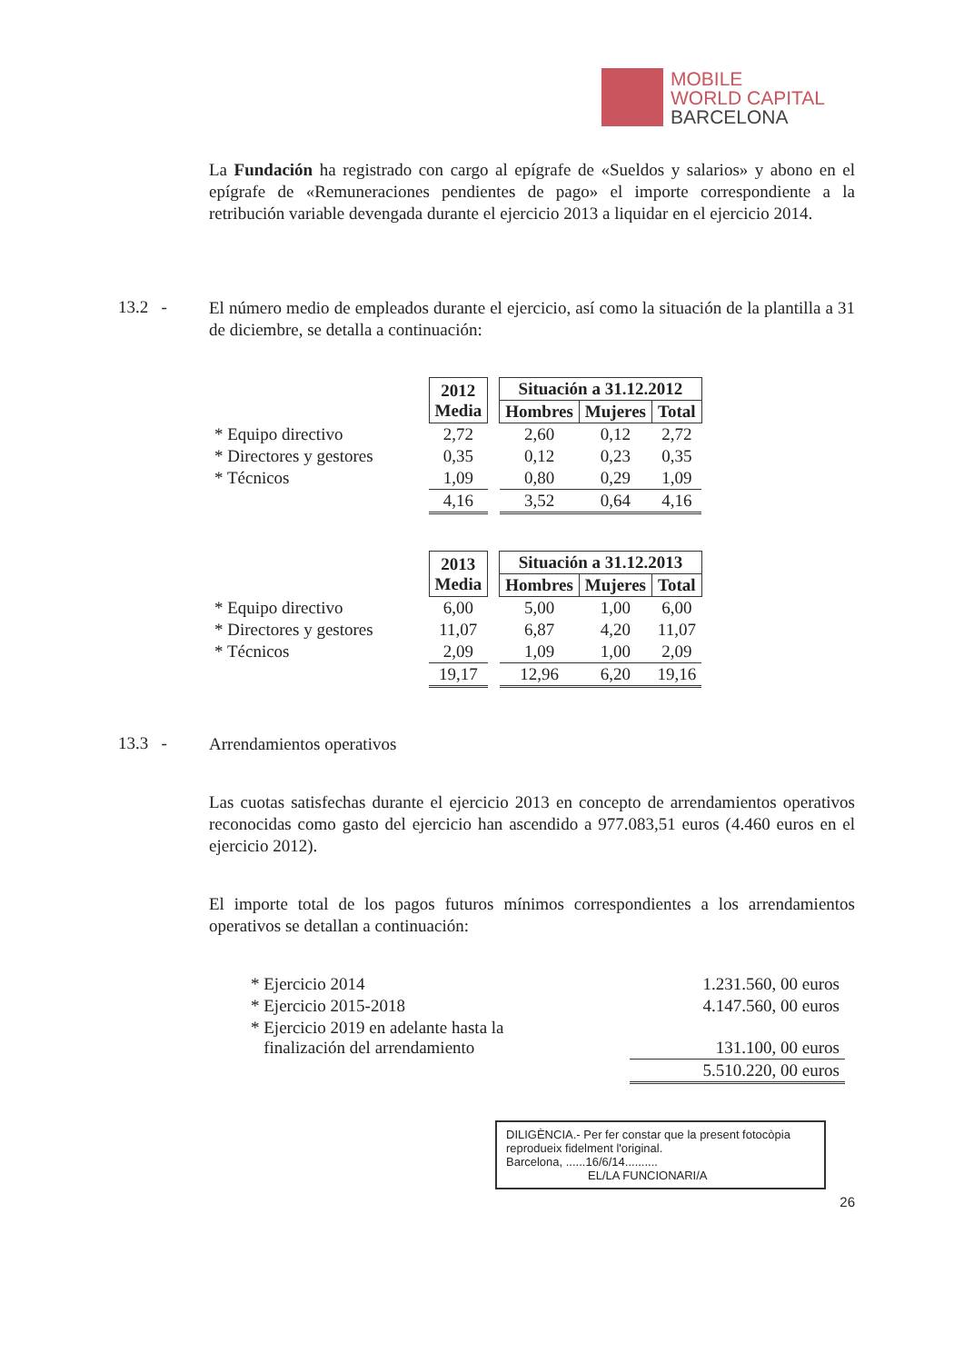MOBILE
WORLD CAPITAL
BARCELONA
La Fundación ha registrado con cargo al epígrafe de «Sueldos y salarios» y abono en el epígrafe de «Remuneraciones pendientes de pago» el importe correspondiente a la retribución variable devengada durante el ejercicio 2013 a liquidar en el ejercicio 2014.
13.2 -
El número medio de empleados durante el ejercicio, así como la situación de la plantilla a 31 de diciembre, se detalla a continuación:
| | 2012 Media | | Situación a 31.12.2012 | | |
| | | | Hombres | Mujeres | Total |
| * Equipo directivo | 2,72 | | 2,60 | 0,12 | 2,72 |
| * Directores y gestores | 0,35 | | 0,12 | 0,23 | 0,35 |
| * Técnicos | 1,09 | | 0,80 | 0,29 | 1,09 |
| | 4,16 | | 3,52 | 0,64 | 4,16 |
| | 2013 Media | | Situación a 31.12.2013 | | |
| | | | Hombres | Mujeres | Total |
| * Equipo directivo | 6,00 | | 5,00 | 1,00 | 6,00 |
| * Directores y gestores | 11,07 | | 6,87 | 4,20 | 11,07 |
| * Técnicos | 2,09 | | 1,09 | 1,00 | 2,09 |
| | 19,17 | | 12,96 | 6,20 | 19,16 |
13.3 -
Arrendamientos operativos
Las cuotas satisfechas durante el ejercicio 2013 en concepto de arrendamientos operativos reconocidas como gasto del ejercicio han ascendido a 977.083,51 euros (4.460 euros en el ejercicio 2012).
El importe total de los pagos futuros mínimos correspondientes a los arrendamientos operativos se detallan a continuación:
| * Ejercicio 2014 | 1.231.560, 00 euros |
| * Ejercicio 2015-2018 | 4.147.560, 00 euros |
| * Ejercicio 2019 en adelante hasta la finalización del arrendamiento | 131.100, 00 euros |
| | 5.510.220, 00 euros |
DILIGÈNCIA.- Per fer constar que la present fotocòpia reprodueix fidelment l'original.
Barcelona, ......16/6/14..........
EL/LA FUNCIONARI/A
26